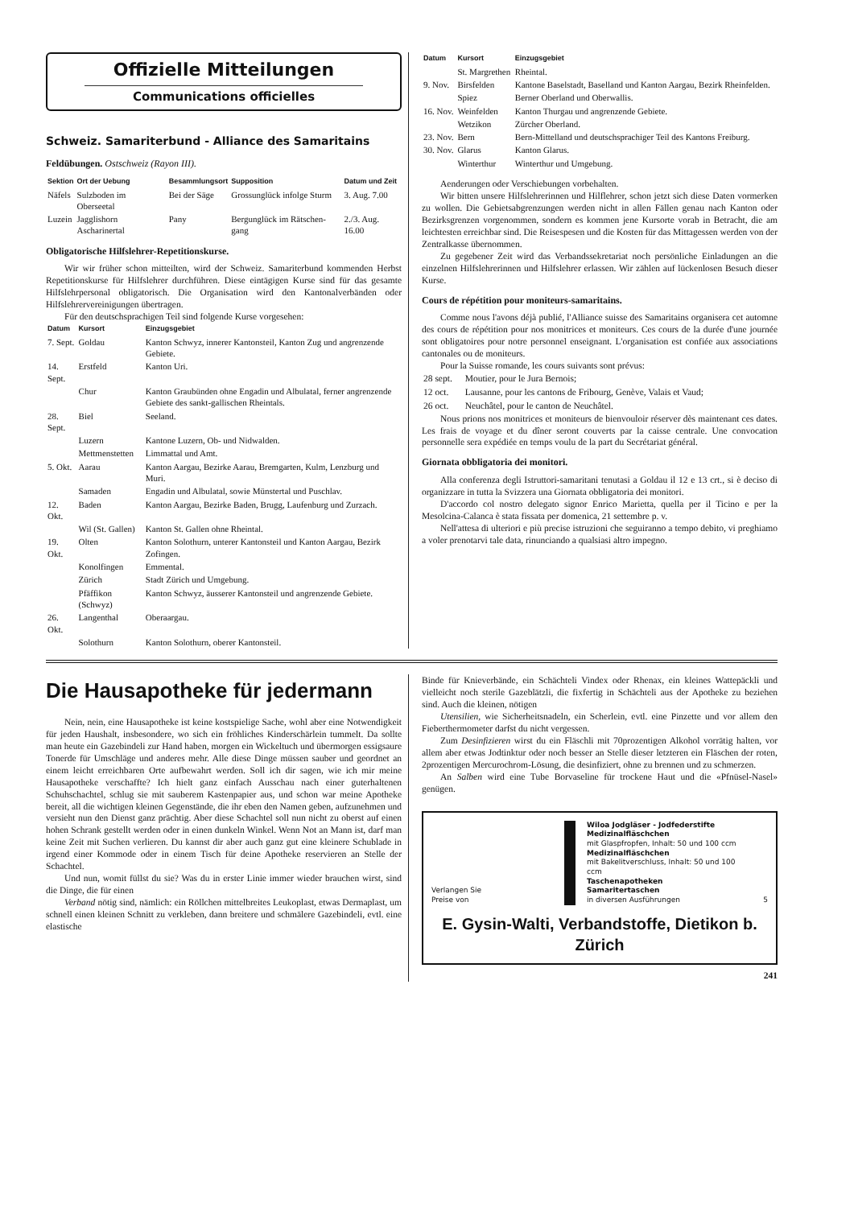Offizielle Mitteilungen
Communications officielles
Schweiz. Samariterbund - Alliance des Samaritains
Feldübungen. Ostschweiz (Rayon III).
| Sektion | Ort der Uebung | Besammlungsort | Supposition | Datum und Zeit |
| --- | --- | --- | --- | --- |
| Näfels | Sulzboden im Oberseetal | Bei der Säge | Grossunglück infolge Sturm | 3. Aug. 7.00 |
| Luzein | Jagglishorn Ascharinertal | Pany | Bergunglück im Rätschen-gang | 2./3. Aug. 16.00 |
Obligatorische Hilfslehrer-Repetitionskurse.
Wir wir früher schon mitteilten, wird der Schweiz. Samariterbund kommenden Herbst Repetitionskurse für Hilfslehrer durchführen. Diese eintägigen Kurse sind für das gesamte Hilfslehrpersonal obligatorisch. Die Organisation wird den Kantonalverbänden oder Hilfslehrervereinigungen übertragen.
Für den deutschsprachigen Teil sind folgende Kurse vorgesehen:
| Datum | Kursort | Einzugsgebiet |
| --- | --- | --- |
| 7. Sept. | Goldau | Kanton Schwyz, innerer Kantonsteil, Kanton Zug und angrenzende Gebiete. |
| 14. Sept. | Erstfeld | Kanton Uri. |
| | Chur | Kanton Graubünden ohne Engadin und Albulatal, ferner angrenzende Gebiete des sankt-gallischen Rheintals. |
| 28. Sept. | Biel | Seeland. |
| | Luzern | Kantone Luzern, Ob- und Nidwalden. |
| | Mettmenstetten | Limmattal und Amt. |
| 5. Okt. | Aarau | Kanton Aargau, Bezirke Aarau, Bremgarten, Kulm, Lenzburg und Muri. |
| | Samaden | Engadin und Albulatal, sowie Münstertal und Puschlav. |
| 12. Okt. | Baden | Kanton Aargau, Bezirke Baden, Brugg, Laufenburg und Zurzach. |
| | Wil (St. Gallen) | Kanton St. Gallen ohne Rheintal. |
| 19. Okt. | Olten | Kanton Solothurn, unterer Kantonsteil und Kanton Aargau, Bezirk Zofingen. |
| | Konolfingen | Emmental. |
| | Zürich | Stadt Zürich und Umgebung. |
| | Pfäffikon (Schwyz) | Kanton Schwyz, äusserer Kantonsteil und angrenzende Gebiete. |
| 26. Okt. | Langenthal | Oberaargau. |
| | Solothurn | Kanton Solothurn, oberer Kantonsteil. |
| Datum | Kursort | Einzugsgebiet |
| --- | --- | --- |
| | St. Margrethen | Rheintal. |
| 9. Nov. | Birsfelden | Kantone Baselstadt, Baselland und Kanton Aargau, Bezirk Rheinfelden. |
| | Spiez | Berner Oberland und Oberwallis. |
| 16. Nov. | Weinfelden | Kanton Thurgau und angrenzende Gebiete. |
| | Wetzikon | Zürcher Oberland. |
| 23. Nov. | Bern | Bern-Mittelland und deutschsprachiger Teil des Kantons Freiburg. |
| 30. Nov. | Glarus | Kanton Glarus. |
| | Winterthur | Winterthur und Umgebung. |
Aenderungen oder Verschiebungen vorbehalten.
Wir bitten unsere Hilfslehrerinnen und Hilflehrer, schon jetzt sich diese Daten vormerken zu wollen. Die Gebietsabgrenzungen werden nicht in allen Fällen genau nach Kanton oder Bezirksgrenzen vorgenommen, sondern es kommen jene Kursorte vorab in Betracht, die am leichtesten erreichbar sind. Die Reisespesen und die Kosten für das Mittagessen werden von der Zentralkasse übernommen.
Zu gegebener Zeit wird das Verbandssekretariat noch persönliche Einladungen an die einzelnen Hilfslehrerinnen und Hilfslehrer erlassen. Wir zählen auf lückenlosen Besuch dieser Kurse.
Cours de répétition pour moniteurs-samaritains.
Comme nous l'avons déjà publié, l'Alliance suisse des Samaritains organisera cet automne des cours de répétition pour nos monitrices et moniteurs. Ces cours de la durée d'une journée sont obligatoires pour notre personnel enseignant. L'organisation est confiée aux associations cantonales ou de moniteurs.
Pour la Suisse romande, les cours suivants sont prévus:
| 28 sept. | Moutier, pour le Jura Bernois; |
| 12 oct. | Lausanne, pour les cantons de Fribourg, Genève, Valais et Vaud; |
| 26 oct. | Neuchâtel, pour le canton de Neuchâtel. |
Nous prions nos monitrices et moniteurs de bienvouloir réserver dès maintenant ces dates. Les frais de voyage et du dîner seront couverts par la caisse centrale. Une convocation personnelle sera expédiée en temps voulu de la part du Secrétariat général.
Giornata obbligatoria dei monitori.
Alla conferenza degli Istruttori-samaritani tenutasi a Goldau il 12 e 13 crt., si è deciso di organizzare in tutta la Svizzera una Giornata obbligatoria dei monitori.
D'accordo col nostro delegato signor Enrico Marietta, quella per il Ticino e per la Mesolcina-Calanca è stata fissata per domenica, 21 settembre p. v.
Nell'attesa di ulteriori e più precise istruzioni che seguiranno a tempo debito, vi preghiamo a voler prenotarvi tale data, rinunciando a qualsiasi altro impegno.
Die Hausapotheke für jedermann
Nein, nein, eine Hausapotheke ist keine kostspielige Sache, wohl aber eine Notwendigkeit für jeden Haushalt, insbesondere, wo sich ein fröhliches Kinderschärlein tummelt. Da sollte man heute ein Gazebindeli zur Hand haben, morgen ein Wickeltuch und übermorgen essigsaure Tonerde für Umschläge und anderes mehr. Alle diese Dinge müssen sauber und geordnet an einem leicht erreichbaren Orte aufbewahrt werden. Soll ich dir sagen, wie ich mir meine Hausapotheke verschaffte? Ich hielt ganz einfach Ausschau nach einer guterhaltenen Schuhschachtel, schlug sie mit sauberem Kastenpapier aus, und schon war meine Apotheke bereit, all die wichtigen kleinen Gegenstände, die ihr eben den Namen geben, aufzunehmen und versieht nun den Dienst ganz prächtig. Aber diese Schachtel soll nun nicht zu oberst auf einen hohen Schrank gestellt werden oder in einen dunkeln Winkel. Wenn Not an Mann ist, darf man keine Zeit mit Suchen verlieren. Du kannst dir aber auch ganz gut eine kleinere Schublade in irgend einer Kommode oder in einem Tisch für deine Apotheke reservieren an Stelle der Schachtel.
Und nun, womit füllst du sie? Was du in erster Linie immer wieder brauchen wirst, sind die Dinge, die für einen
Verband nötig sind, nämlich: ein Röllchen mittelbreites Leukoplast, etwas Dermaplast, um schnell einen kleinen Schnitt zu verkleben, dann breitere und schmälere Gazebindeli, evtl. eine elastische
Binde für Knieverbände, ein Schächteli Vindex oder Rhenax, ein kleines Wattepäckli und vielleicht noch sterile Gazeblätzli, die fixfertig in Schächteli aus der Apotheke zu beziehen sind. Auch die kleinen, nötigen
Utensilien, wie Sicherheitsnadeln, ein Scherlein, evtl. eine Pinzette und vor allem den Fieberthermometer darfst du nicht vergessen.
Zum Desinfizieren wirst du ein Fläschli mit 70prozentigen Alkohol vorrätig halten, vor allem aber etwas Jodtinktur oder noch besser an Stelle dieser letzteren ein Fläschen der roten, 2prozentigen Mercurochrom-Lösung, die desinfiziert, ohne zu brennen und zu schmerzen.
An Salben wird eine Tube Borvaseline für trockene Haut und die «Pfnüsel-Nasel» genügen.
Verlangen Sie
Preise von
Wiloa Jodgläser - Jodfederstifte
Medizinalfläschchen
mit Glaspfropfen, Inhalt: 50 und 100 ccm
Medizinalfläschchen
mit Bakelitverschluss, Inhalt: 50 und 100 ccm
Taschenapotheken
Samaritertaschen
in diversen Ausführungen
5
E. Gysin-Walti, Verbandstoffe, Dietikon b. Zürich
241